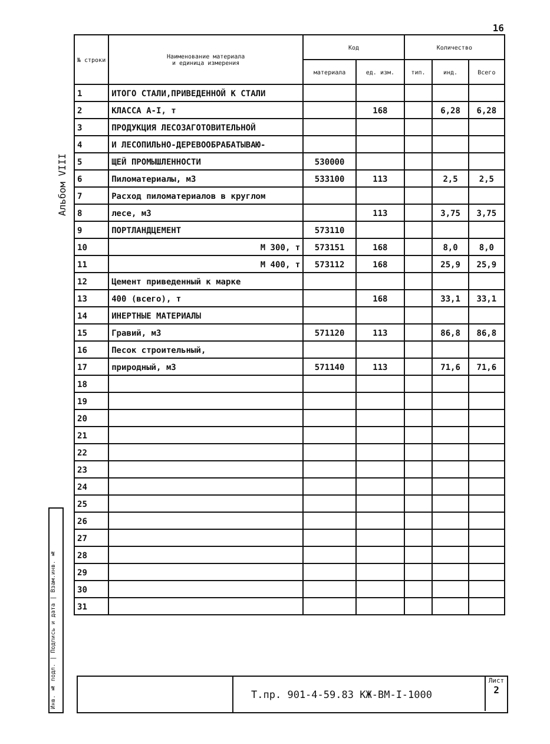16
Альбом VIII
| № строки | Наименование материала и единица измерения | Код | | Количество | | |
| --- | --- | --- | --- | --- | --- | --- |
| | | материала | ед. изм. | тип. | инд. | Всего |
| 1 | ИТОГО СТАЛИ,ПРИВЕДЕННОЙ К СТАЛИ | | | | | |
| 2 | КЛАССА А-I, т | | 168 | | 6,28 | 6,28 |
| 3 | ПРОДУКЦИЯ ЛЕСОЗАГОТОВИТЕЛЬНОЙ | | | | | |
| 4 | И ЛЕСОПИЛЬНО-ДЕРЕВООБРАБАТЫВАЮ- | | | | | |
| 5 | ЩЕЙ ПРОМЫШЛЕННОСТИ | 530000 | | | | |
| 6 | Пиломатериалы, м3 | 533100 | 113 | | 2,5 | 2,5 |
| 7 | Расход пиломатериалов в круглом | | | | | |
| 8 | лесе, м3 | | 113 | | 3,75 | 3,75 |
| 9 | ПОРТЛАНДЦЕМЕНТ | 573110 | | | | |
| 10 | М 300, т | 573151 | 168 | | 8,0 | 8,0 |
| 11 | М 400, т | 573112 | 168 | | 25,9 | 25,9 |
| 12 | Цемент приведенный к марке | | | | | |
| 13 | 400 (всего), т | | 168 | | 33,1 | 33,1 |
| 14 | ИНЕРТНЫЕ МАТЕРИАЛЫ | | | | | |
| 15 | Гравий, м3 | 571120 | 113 | | 86,8 | 86,8 |
| 16 | Песок строительный, | | | | | |
| 17 | природный, м3 | 571140 | 113 | | 71,6 | 71,6 |
| 18 | | | | | | |
| 19 | | | | | | |
| 20 | | | | | | |
| 21 | | | | | | |
| 22 | | | | | | |
| 23 | | | | | | |
| 24 | | | | | | |
| 25 | | | | | | |
| 26 | | | | | | |
| 27 | | | | | | |
| 28 | | | | | | |
| 29 | | | | | | |
| 30 | | | | | | |
| 31 | | | | | | |
Инв. № подл. | Подпись и дата | Взам.инв. №
Т.пр. 901-4-59.83 КЖ-ВМ-I-1000
Лист
2